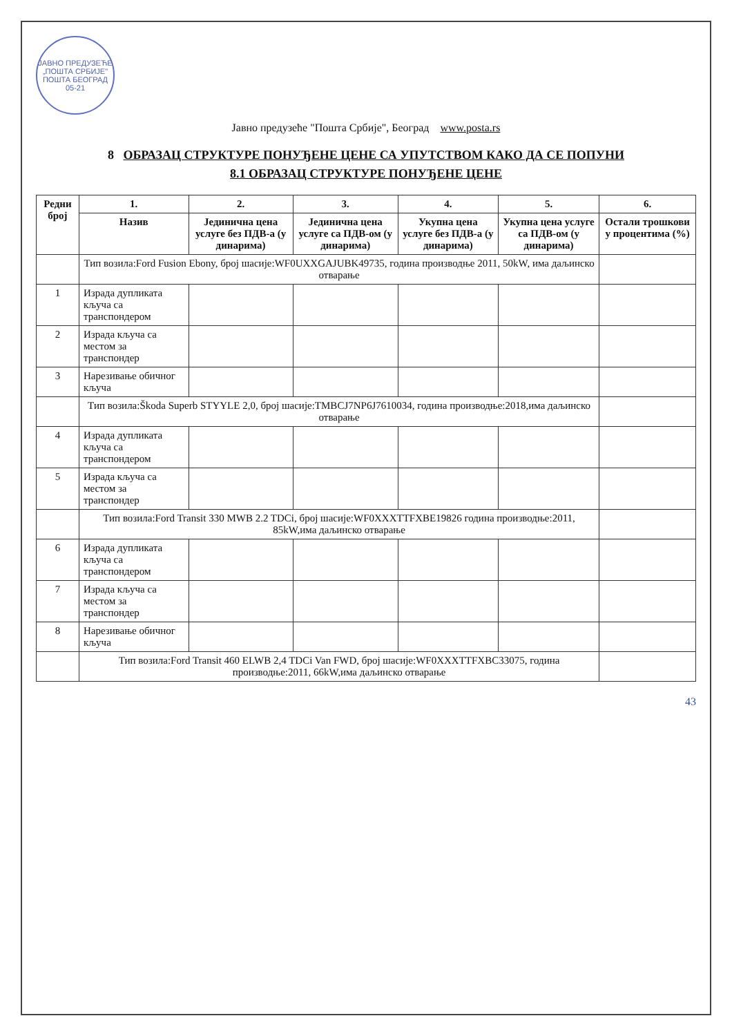ЈАВНО ПРЕДУЗЕЋЕ „ПОШТА СРБИЈЕ" ПОШТА БЕОГРАД 05-21
Јавно предузеће "Пошта Србије", Београд www.posta.rs
8 ОБРАЗАЦ СТРУКТУРЕ ПОНУЂЕНЕ ЦЕНЕ СА УПУТСТВОМ КАКО ДА СЕ ПОПУНИ
8.1 ОБРАЗАЦ СТРУКТУРЕ ПОНУЂЕНЕ ЦЕНЕ
| Редни број | 1. | 2. | 3. | 4. | 5. | 6. |
| --- | --- | --- | --- | --- | --- | --- |
| | Назив | Јединична цена услуге без ПДВ-а (у динарима) | Јединична цена услуге са ПДВ-ом (у динарима) | Укупна цена услуге без ПДВ-а (у динарима) | Укупна цена услуге са ПДВ-ом (у динарима) | Остали трошкови у процентима (%) |
| | Тип возила:Ford Fusion Ebony, број шасије:WF0UXXGAJUBK49735, година производње 2011, 50kW, има даљинско отварање | | | | | |
| 1 | Израда дупликата кључа са транспондером | | | | | |
| 2 | Израда кључа са местом за транспондер | | | | | |
| 3 | Нарезивање обичног кључа | | | | | |
| | Тип возила:Škoda Superb STYYLE 2,0, број шасије:TMBCJ7NP6J7610034, година производње:2018,има даљинско отварање | | | | | |
| 4 | Израда дупликата кључа са транспондером | | | | | |
| 5 | Израда кључа са местом за транспондер | | | | | |
| | Тип возила:Ford Transit 330 MWB 2.2 TDCi, број шасије:WF0XXXTTFXBE19826 година производње:2011, 85kW,има даљинско отварање | | | | | |
| 6 | Израда дупликата кључа са транспондером | | | | | |
| 7 | Израда кључа са местом за транспондер | | | | | |
| 8 | Нарезивање обичног кључа | | | | | |
| | Тип возила:Ford Transit 460 ELWB 2,4 TDCi Van FWD, број шасије:WF0XXXTTFXBC33075, година производње:2011, 66kW,има даљинско отварање | | | | | |
43